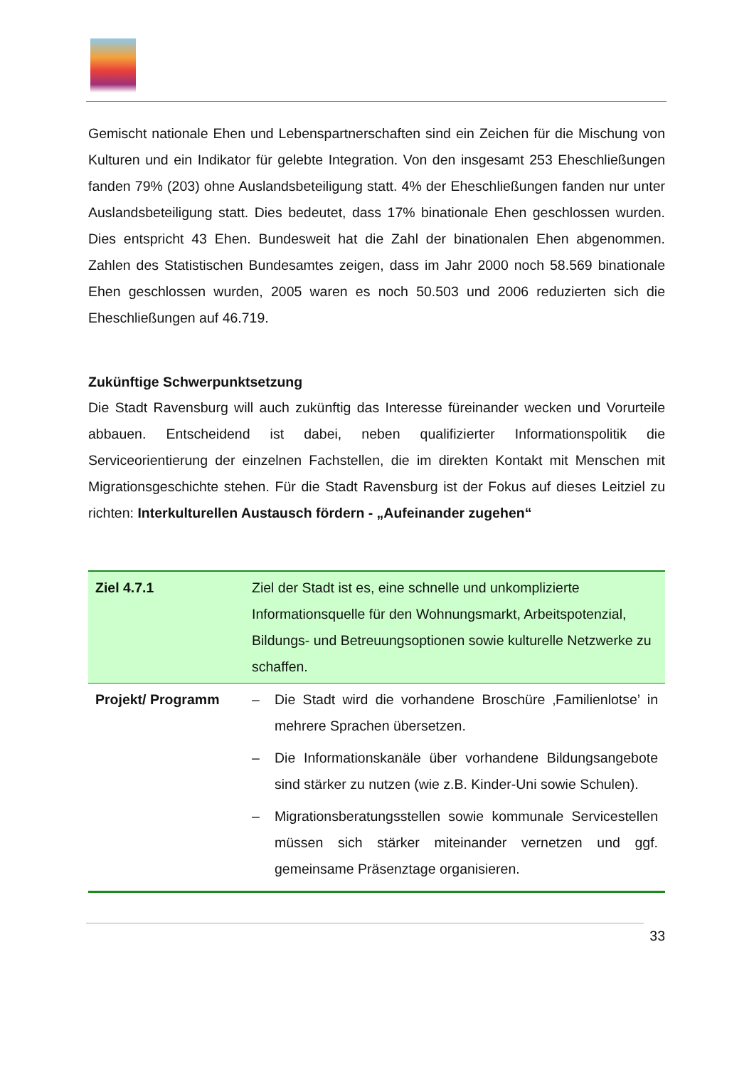Gemischt nationale Ehen und Lebenspartnerschaften sind ein Zeichen für die Mischung von Kulturen und ein Indikator für gelebte Integration. Von den insgesamt 253 Eheschließungen fanden 79% (203) ohne Auslandsbeteiligung statt. 4% der Eheschließungen fanden nur unter Auslandsbeteiligung statt. Dies bedeutet, dass 17% binationale Ehen geschlossen wurden. Dies entspricht 43 Ehen. Bundesweit hat die Zahl der binationalen Ehen abgenommen. Zahlen des Statistischen Bundesamtes zeigen, dass im Jahr 2000 noch 58.569 binationale Ehen geschlossen wurden, 2005 waren es noch 50.503 und 2006 reduzierten sich die Eheschließungen auf 46.719.
Zukünftige Schwerpunktsetzung
Die Stadt Ravensburg will auch zukünftig das Interesse füreinander wecken und Vorurteile abbauen. Entscheidend ist dabei, neben qualifizierter Informationspolitik die Serviceorientierung der einzelnen Fachstellen, die im direkten Kontakt mit Menschen mit Migrationsgeschichte stehen. Für die Stadt Ravensburg ist der Fokus auf dieses Leitziel zu richten: Interkulturellen Austausch fördern - „Aufeinander zugehen“
| Ziel 4.7.1 | Ziel der Stadt ist es, eine schnelle und unkomplizierte Informationsquelle für den Wohnungsmarkt, Arbeitspotenzial, Bildungs- und Betreuungsoptionen sowie kulturelle Netzwerke zu schaffen. |
| Projekt/ Programm | – Die Stadt wird die vorhandene Broschüre ‚Familienlotse’ in mehrere Sprachen übersetzen. – Die Informationskanäle über vorhandene Bildungsangebote sind stärker zu nutzen (wie z.B. Kinder-Uni sowie Schulen). – Migrationsberatungsstellen sowie kommunale Servicestellen müssen sich stärker miteinander vernetzen und ggf. gemeinsame Präsenztage organisieren. |
33